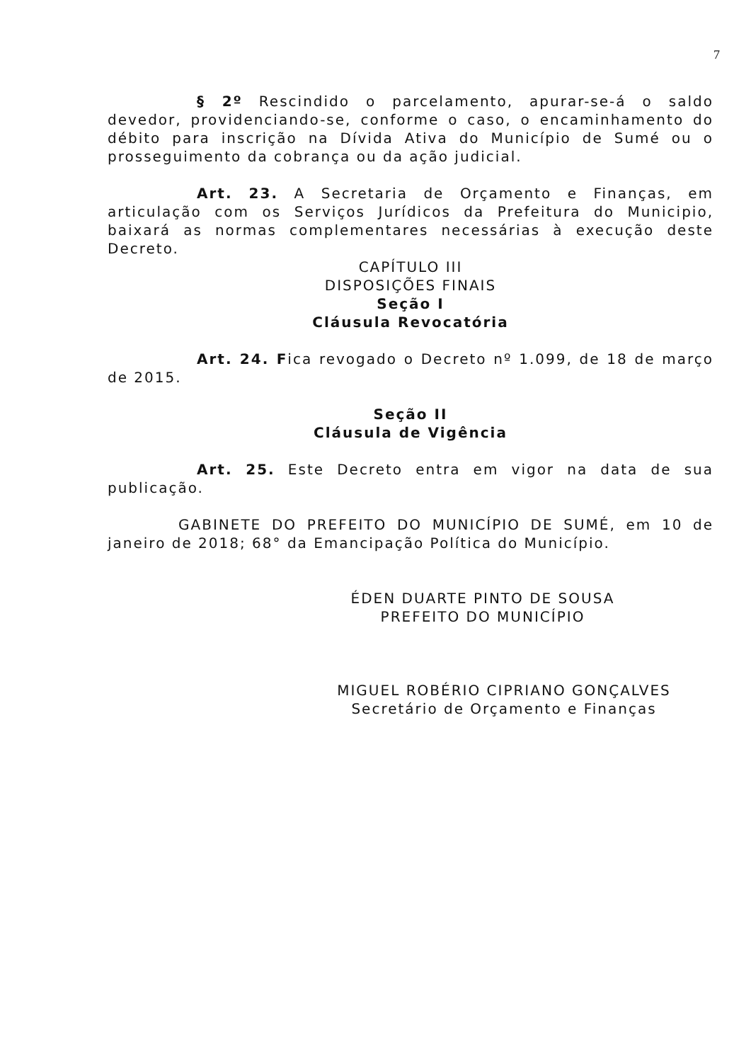7
§ 2º Rescindido o parcelamento, apurar-se-á o saldo devedor, providenciando-se, conforme o caso, o encaminhamento do débito para inscrição na Dívida Ativa do Município de Sumé ou o prosseguimento da cobrança ou da ação judicial.
Art. 23. A Secretaria de Orçamento e Finanças, em articulação com os Serviços Jurídicos da Prefeitura do Municipio, baixará as normas complementares necessárias à execução deste Decreto.
CAPÍTULO III
DISPOSIÇÕES FINAIS
Seção I
Cláusula Revocatória
Art. 24. Fica revogado o Decreto nº 1.099, de 18 de março de 2015.
Seção II
Cláusula de Vigência
Art. 25. Este Decreto entra em vigor na data de sua publicação.
GABINETE DO PREFEITO DO MUNICÍPIO DE SUMÉ, em 10 de janeiro de 2018; 68° da Emancipação Política do Município.
ÉDEN DUARTE PINTO DE SOUSA
PREFEITO DO MUNICÍPIO
MIGUEL ROBÉRIO CIPRIANO GONÇALVES
Secretário de Orçamento e Finanças